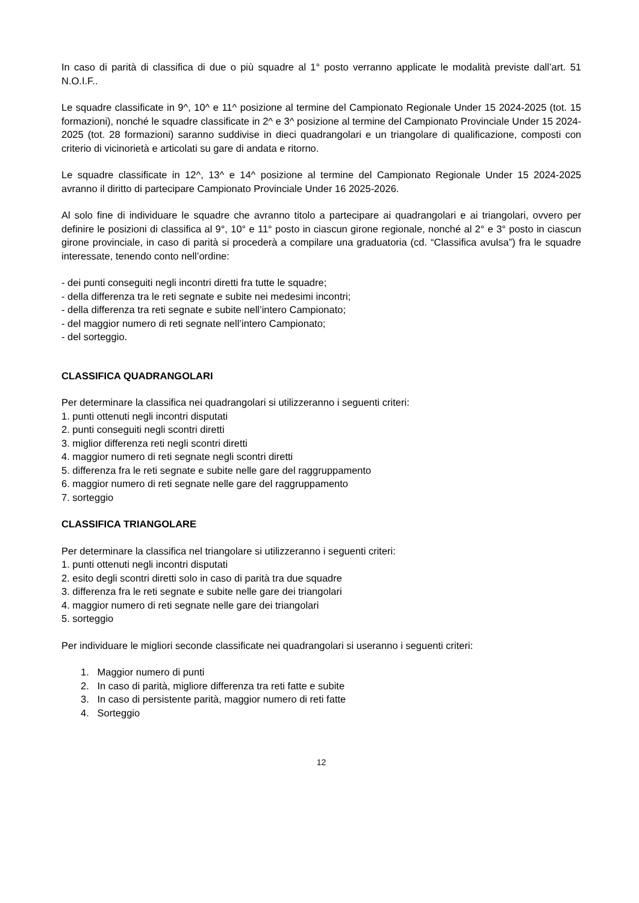In caso di parità di classifica di due o più squadre al 1° posto verranno applicate le modalità previste dall’art. 51 N.O.I.F..
Le squadre classificate in 9^, 10^ e 11^ posizione al termine del Campionato Regionale Under 15 2024-2025 (tot. 15 formazioni), nonché le squadre classificate in 2^ e 3^ posizione al termine del Campionato Provinciale Under 15 2024-2025 (tot. 28 formazioni) saranno suddivise in dieci quadrangolari e un triangolare di qualificazione, composti con criterio di vicinorietà e articolati su gare di andata e ritorno.
Le squadre classificate in 12^, 13^ e 14^ posizione al termine del Campionato Regionale Under 15 2024-2025 avranno il diritto di partecipare Campionato Provinciale Under 16 2025-2026.
Al solo fine di individuare le squadre che avranno titolo a partecipare ai quadrangolari e ai triangolari, ovvero per definire le posizioni di classifica al 9°, 10° e 11° posto in ciascun girone regionale, nonché al 2° e 3° posto in ciascun girone provinciale, in caso di parità si procederà a compilare una graduatoria (cd. “Classifica avulsa”) fra le squadre interessate, tenendo conto nell’ordine:
- dei punti conseguiti negli incontri diretti fra tutte le squadre;
- della differenza tra le reti segnate e subite nei medesimi incontri;
- della differenza tra reti segnate e subite nell’intero Campionato;
- del maggior numero di reti segnate nell’intero Campionato;
- del sorteggio.
CLASSIFICA QUADRANGOLARI
Per determinare la classifica nei quadrangolari si utilizzeranno i seguenti criteri:
1. punti ottenuti negli incontri disputati
2. punti conseguiti negli scontri diretti
3. miglior differenza reti negli scontri diretti
4. maggior numero di reti segnate negli scontri diretti
5. differenza fra le reti segnate e subite nelle gare del raggruppamento
6. maggior numero di reti segnate nelle gare del raggruppamento
7. sorteggio
CLASSIFICA TRIANGOLARE
Per determinare la classifica nel triangolare si utilizzeranno i seguenti criteri:
1. punti ottenuti negli incontri disputati
2. esito degli scontri diretti solo in caso di parità tra due squadre
3. differenza fra le reti segnate e subite nelle gare dei triangolari
4. maggior numero di reti segnate nelle gare dei triangolari
5. sorteggio
Per individuare le migliori seconde classificate nei quadrangolari si useranno i seguenti criteri:
1. Maggior numero di punti
2. In caso di parità, migliore differenza tra reti fatte e subite
3. In caso di persistente parità, maggior numero di reti fatte
4. Sorteggio
12